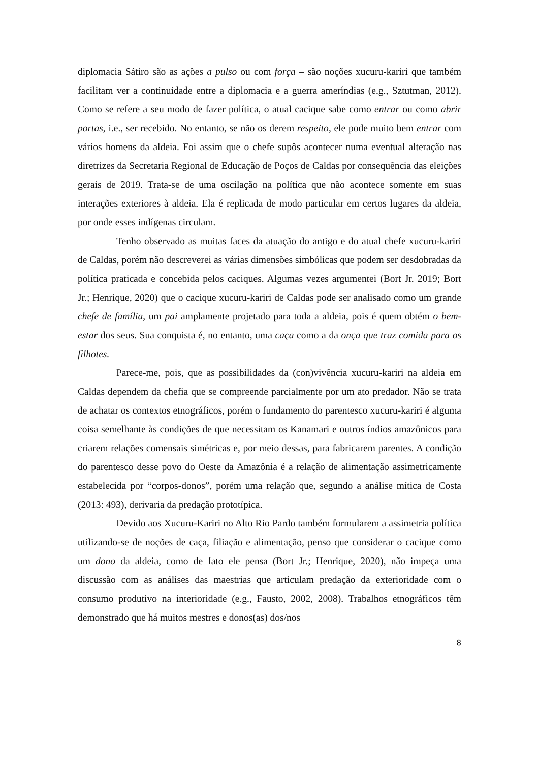diplomacia Sátiro são as ações a pulso ou com força – são noções xucuru-kariri que também facilitam ver a continuidade entre a diplomacia e a guerra ameríndias (e.g., Sztutman, 2012). Como se refere a seu modo de fazer política, o atual cacique sabe como entrar ou como abrir portas, i.e., ser recebido. No entanto, se não os derem respeito, ele pode muito bem entrar com vários homens da aldeia. Foi assim que o chefe supôs acontecer numa eventual alteração nas diretrizes da Secretaria Regional de Educação de Poços de Caldas por consequência das eleições gerais de 2019. Trata-se de uma oscilação na política que não acontece somente em suas interações exteriores à aldeia. Ela é replicada de modo particular em certos lugares da aldeia, por onde esses indígenas circulam.
Tenho observado as muitas faces da atuação do antigo e do atual chefe xucuru-kariri de Caldas, porém não descreverei as várias dimensões simbólicas que podem ser desdobradas da política praticada e concebida pelos caciques. Algumas vezes argumentei (Bort Jr. 2019; Bort Jr.; Henrique, 2020) que o cacique xucuru-kariri de Caldas pode ser analisado como um grande chefe de família, um pai amplamente projetado para toda a aldeia, pois é quem obtém o bem-estar dos seus. Sua conquista é, no entanto, uma caça como a da onça que traz comida para os filhotes.
Parece-me, pois, que as possibilidades da (con)vivência xucuru-kariri na aldeia em Caldas dependem da chefia que se compreende parcialmente por um ato predador. Não se trata de achatar os contextos etnográficos, porém o fundamento do parentesco xucuru-kariri é alguma coisa semelhante às condições de que necessitam os Kanamari e outros índios amazônicos para criarem relações comensais simétricas e, por meio dessas, para fabricarem parentes. A condição do parentesco desse povo do Oeste da Amazônia é a relação de alimentação assimetricamente estabelecida por “corpos-donos”, porém uma relação que, segundo a análise mítica de Costa (2013: 493), derivaria da predação prototípica.
Devido aos Xucuru-Kariri no Alto Rio Pardo também formularem a assimetria política utilizando-se de noções de caça, filiação e alimentação, penso que considerar o cacique como um dono da aldeia, como de fato ele pensa (Bort Jr.; Henrique, 2020), não impeça uma discussão com as análises das maestrias que articulam predação da exterioridade com o consumo produtivo na interioridade (e.g., Fausto, 2002, 2008). Trabalhos etnográficos têm demonstrado que há muitos mestres e donos(as) dos/nos
8